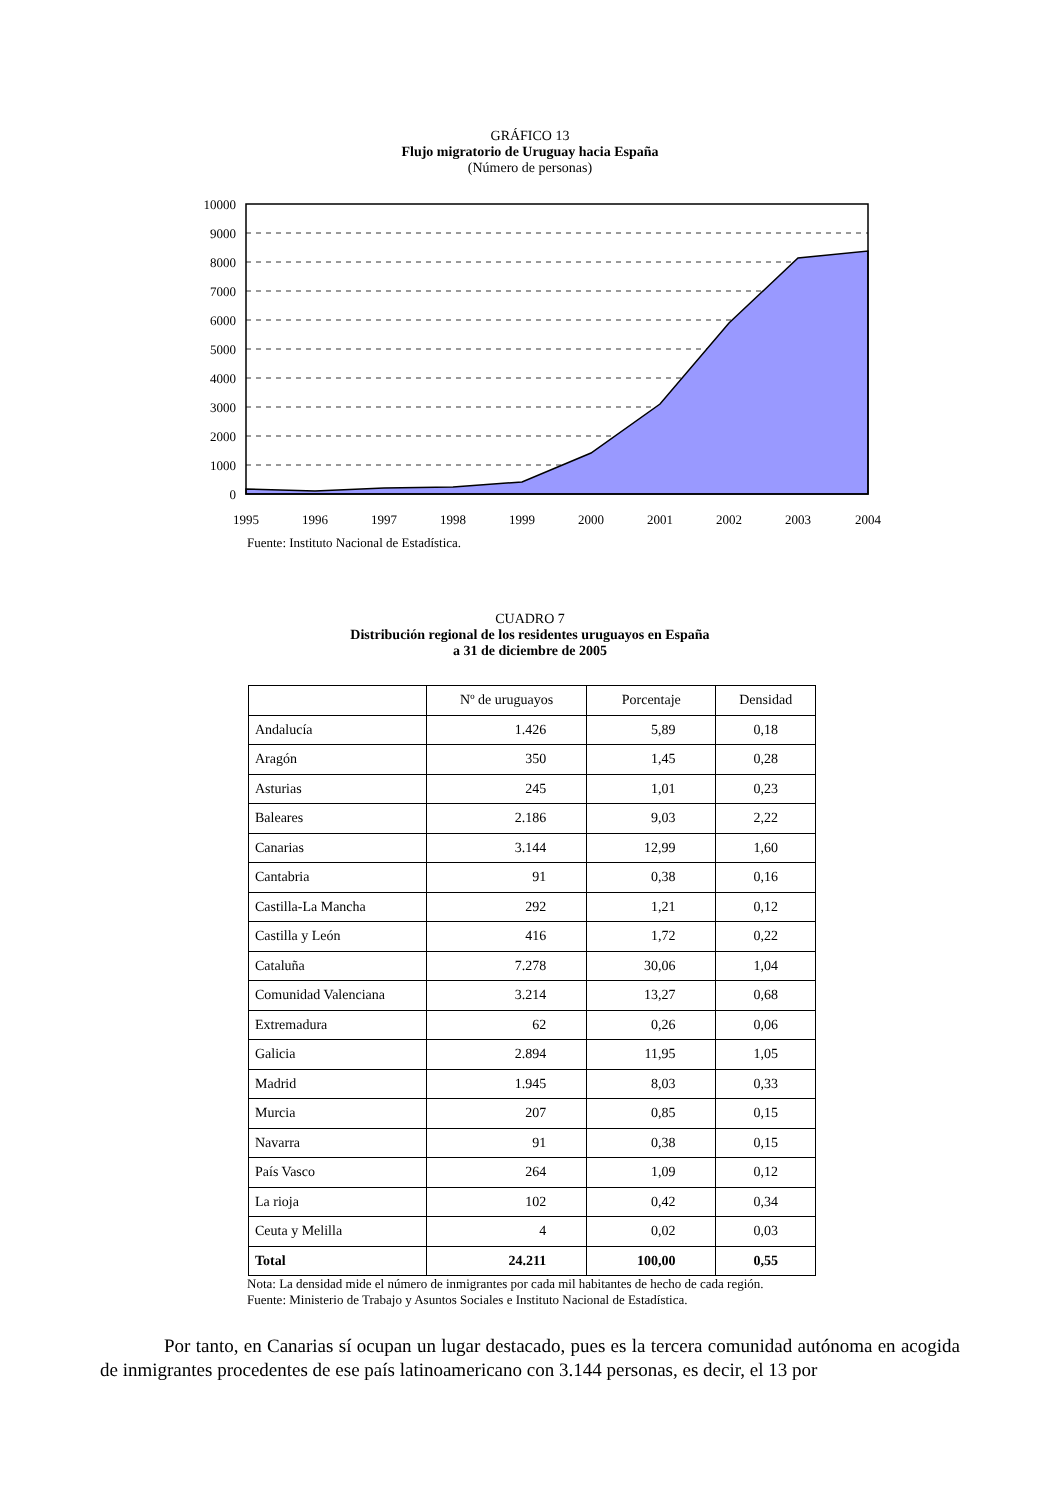GRÁFICO 13
Flujo migratorio de Uruguay hacia España
(Número de personas)
10000
9000
8000
7000
6000
5000
4000
3000
2000
1000
0
1995
1996
1997
1998
1999
2000
2001
2002
2003
2004
Fuente: Instituto Nacional de Estadística.
CUADRO 7
Distribución regional de los residentes uruguayos en España
a 31 de diciembre de 2005
| | Nº de uruguayos | Porcentaje | Densidad |
| --- | --- | --- | --- |
| Andalucía | 1.426 | 5,89 | 0,18 |
| Aragón | 350 | 1,45 | 0,28 |
| Asturias | 245 | 1,01 | 0,23 |
| Baleares | 2.186 | 9,03 | 2,22 |
| Canarias | 3.144 | 12,99 | 1,60 |
| Cantabria | 91 | 0,38 | 0,16 |
| Castilla-La Mancha | 292 | 1,21 | 0,12 |
| Castilla y León | 416 | 1,72 | 0,22 |
| Cataluña | 7.278 | 30,06 | 1,04 |
| Comunidad Valenciana | 3.214 | 13,27 | 0,68 |
| Extremadura | 62 | 0,26 | 0,06 |
| Galicia | 2.894 | 11,95 | 1,05 |
| Madrid | 1.945 | 8,03 | 0,33 |
| Murcia | 207 | 0,85 | 0,15 |
| Navarra | 91 | 0,38 | 0,15 |
| País Vasco | 264 | 1,09 | 0,12 |
| La rioja | 102 | 0,42 | 0,34 |
| Ceuta y Melilla | 4 | 0,02 | 0,03 |
| Total | 24.211 | 100,00 | 0,55 |
Nota: La densidad mide el número de inmigrantes por cada mil habitantes de hecho de cada región.
Fuente: Ministerio de Trabajo y Asuntos Sociales e Instituto Nacional de Estadística.
Por tanto, en Canarias sí ocupan un lugar destacado, pues es la tercera comunidad autónoma en acogida de inmigrantes procedentes de ese país latinoamericano con 3.144 personas, es decir, el 13 por